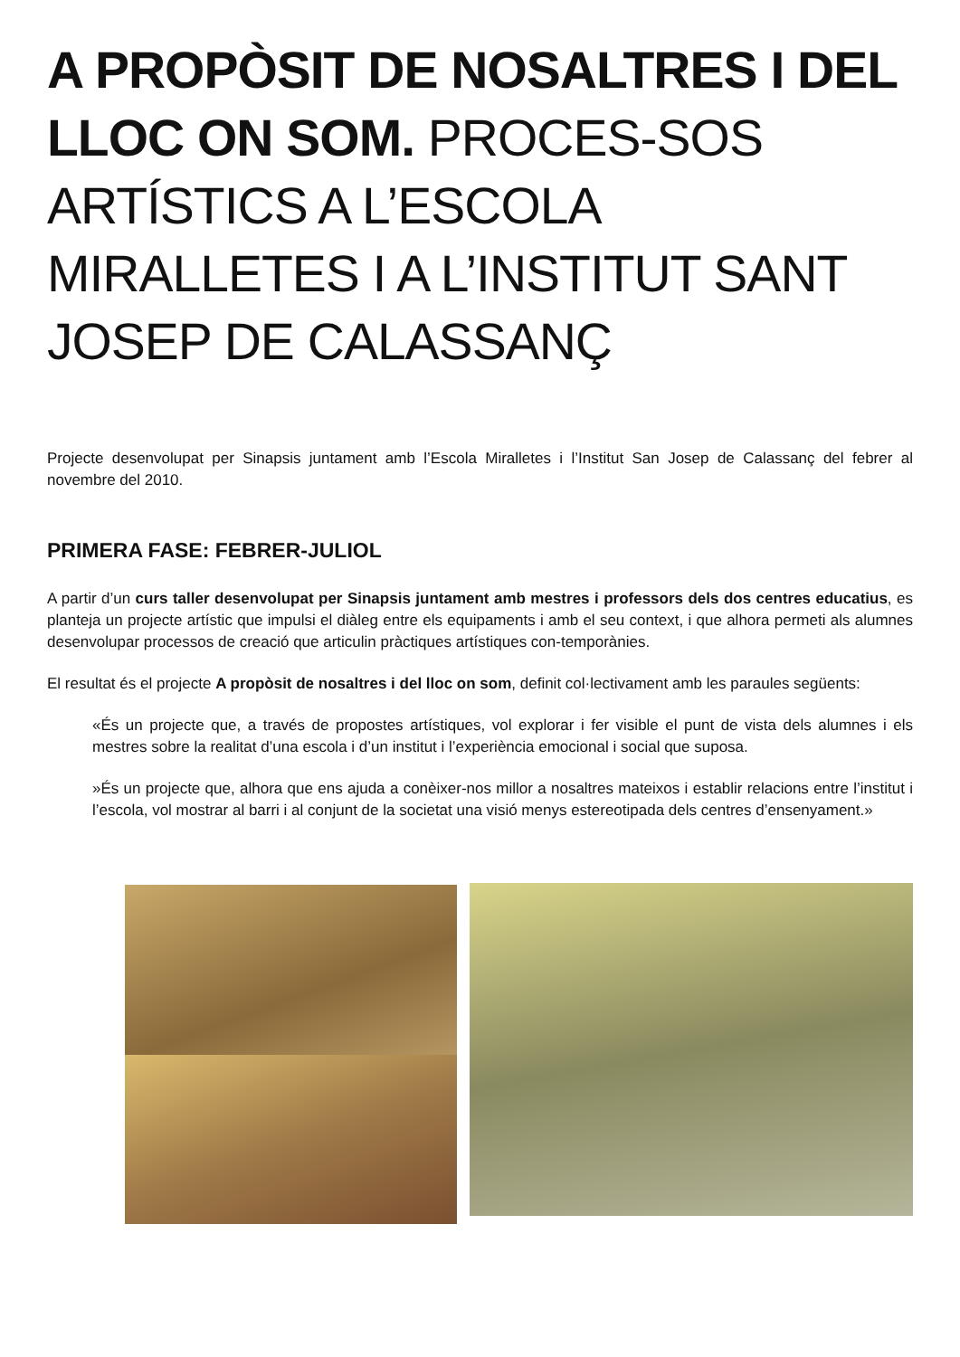A PROPÒSIT DE NOSALTRES I DEL LLOC ON SOM. PROCES-SOS ARTÍSTICS A L’ESCOLA MIRALLETES I A L’INSTITUT SANT JOSEP DE CALASSANÇ
Projecte desenvolupat per Sinapsis juntament amb l’Escola Miralletes i l’Institut San Josep de Calassanç del febrer al novembre del 2010.
PRIMERA FASE: FEBRER-JULIOL
A partir d’un curs taller desenvolupat per Sinapsis juntament amb mestres i professors dels dos centres educatius, es planteja un projecte artístic que impulsi el diàleg entre els equipaments i amb el seu context, i que alhora permeti als alumnes desenvolupar processos de creació que articulin pràctiques artístiques con-temporànies.
El resultat és el projecte A propòsit de nosaltres i del lloc on som, definit col·lectivament amb les paraules següents:
«És un projecte que, a través de propostes artístiques, vol explorar i fer visible el punt de vista dels alumnes i els mestres sobre la realitat d’una escola i d’un institut i l’experiència emocional i social que suposa.
»És un projecte que, alhora que ens ajuda a conèixer-nos millor a nosaltres mateixos i establir relacions entre l’institut i l’escola, vol mostrar al barri i al conjunt de la societat una visió menys estereotipada dels centres d’ensenyament.»